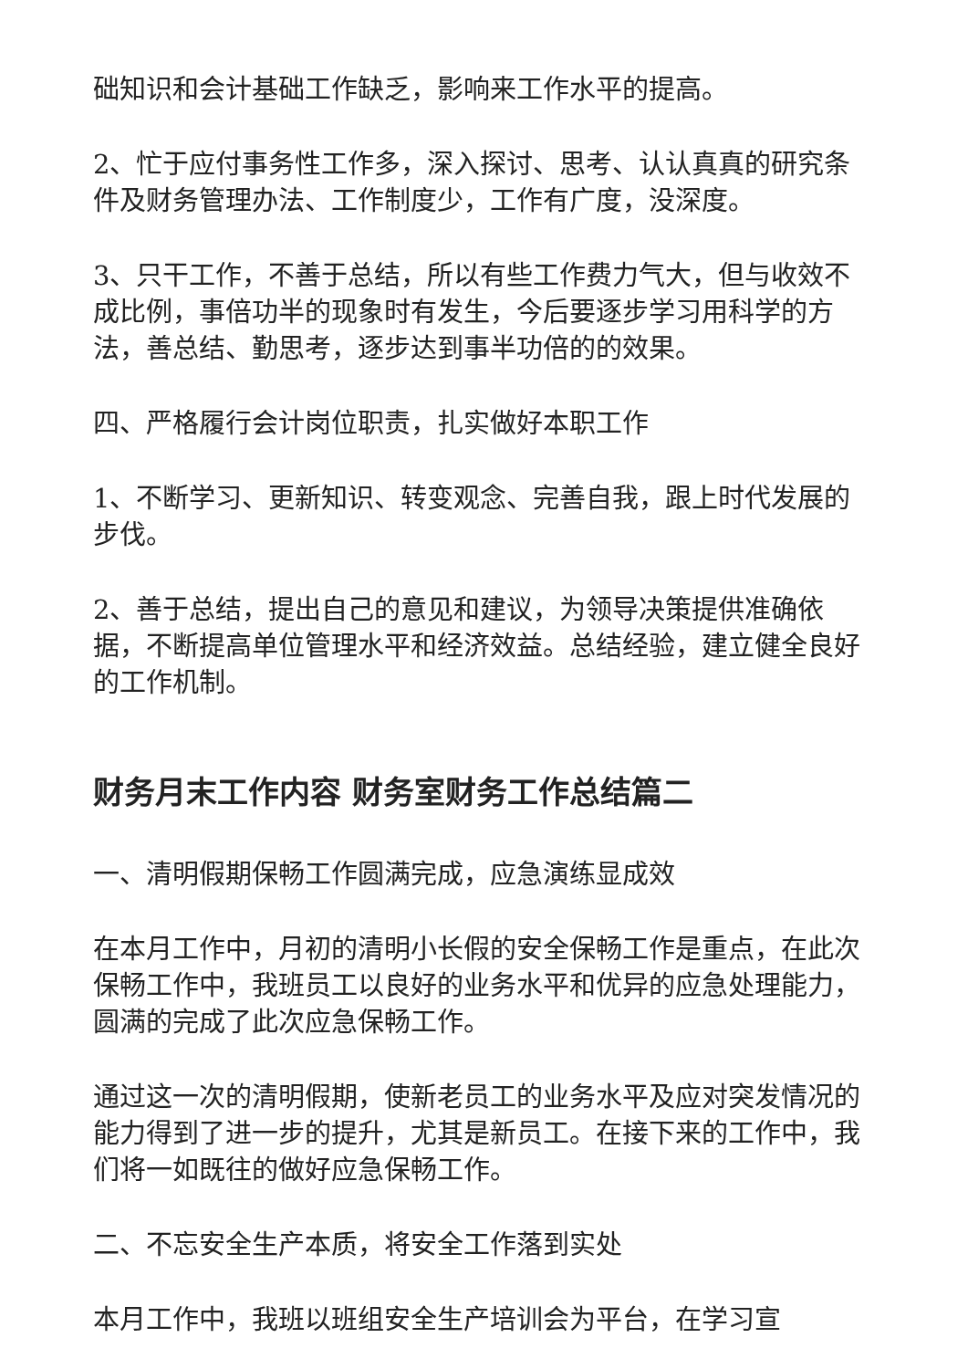础知识和会计基础工作缺乏，影响来工作水平的提高。
2、忙于应付事务性工作多，深入探讨、思考、认认真真的研究条件及财务管理办法、工作制度少，工作有广度，没深度。
3、只干工作，不善于总结，所以有些工作费力气大，但与收效不成比例，事倍功半的现象时有发生，今后要逐步学习用科学的方法，善总结、勤思考，逐步达到事半功倍的的效果。
四、严格履行会计岗位职责，扎实做好本职工作
1、不断学习、更新知识、转变观念、完善自我，跟上时代发展的步伐。
2、善于总结，提出自己的意见和建议，为领导决策提供准确依据，不断提高单位管理水平和经济效益。总结经验，建立健全良好的工作机制。
财务月末工作内容 财务室财务工作总结篇二
一、清明假期保畅工作圆满完成，应急演练显成效
在本月工作中，月初的清明小长假的安全保畅工作是重点，在此次保畅工作中，我班员工以良好的业务水平和优异的应急处理能力，圆满的完成了此次应急保畅工作。
通过这一次的清明假期，使新老员工的业务水平及应对突发情况的能力得到了进一步的提升，尤其是新员工。在接下来的工作中，我们将一如既往的做好应急保畅工作。
二、不忘安全生产本质，将安全工作落到实处
本月工作中，我班以班组安全生产培训会为平台，在学习宣